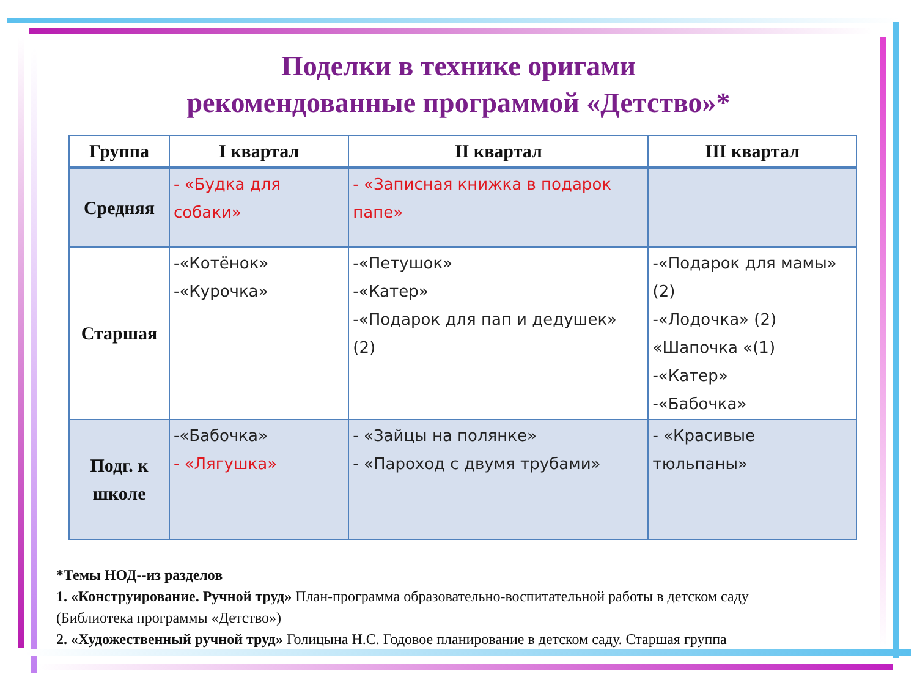Поделки в технике оригами
рекомендованные программой «Детство»*
| Группа | I квартал | II квартал | III квартал |
| --- | --- | --- | --- |
| Средняя | - «Будка для собаки» | - «Записная книжка в подарок папе» | |
| Старшая | -«Котёнок» -«Курочка» | -«Петушок» -«Катер» -«Подарок для пап и дедушек» (2) | -«Подарок для мамы» (2) -«Лодочка» (2) «Шапочка «(1) -«Катер» -«Бабочка» |
| Подг. к школе | -«Бабочка» - «Лягушка» | - «Зайцы на полянке» - «Пароход с двумя трубами» | - «Красивые тюльпаны» |
*Темы НОД--из разделов
1. «Конструирование. Ручной труд» План-программа образовательно-воспитательной работы в детском саду (Библиотека программы «Детство»)
2. «Художественный ручной труд» Голицына Н.С. Годовое планирование в детском саду. Старшая группа